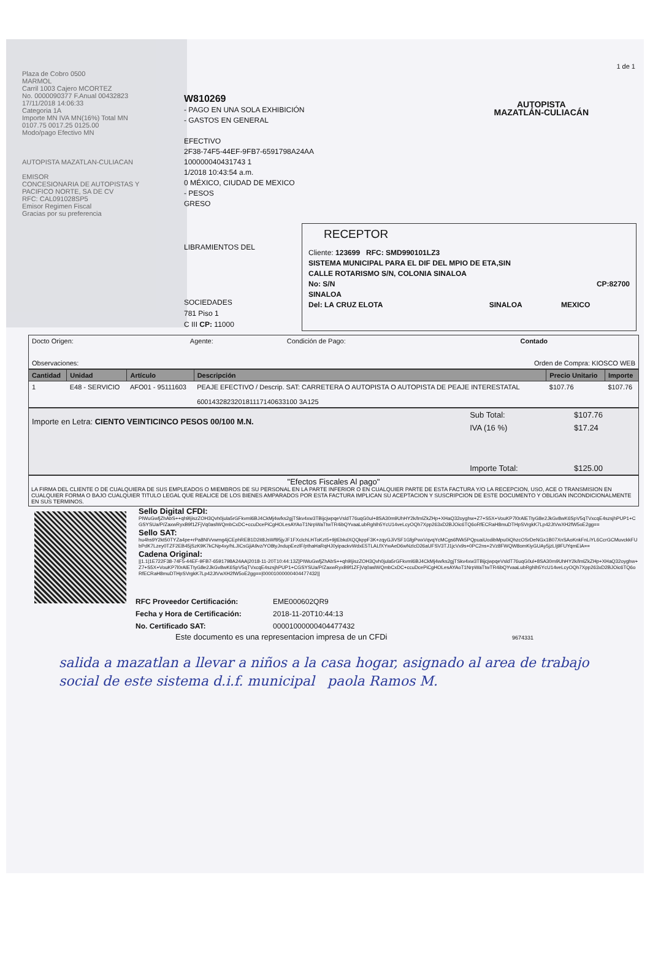Plaza de Cobro 0500
MARMOL
Carril 1003 Cajero MCORTEZ
No. 0000090377 F.Anual 00432823
17/11/2018 14:06:33
Categoria 1A
Importe MN IVA MN(16%) Total MN
0107.75 0017.25 0125.00
Modo/pago Efectivo MN
AUTOPISTA MAZATLAN-CULIACAN
EMISOR
CONCESIONARIA DE AUTOPISTAS Y
PACIFICO NORTE, SA DE CV
RFC: CAL091028SP5
Emisor Regimen Fiscal
Gracias por su preferencia
1 de 1
W810269
- PAGO EN UNA SOLA EXHIBICIÓN
- GASTOS EN GENERAL
EFECTIVO
2F38-74F5-44EF-9FB7-6591798A24AA
100000040431743 1
1/2018 10:43:54 a.m.
0 MÉXICO, CIUDAD DE MEXICO
- PESOS
GRESO
AUTOPISTA
MAZATLÁN-CULIACÁN
LIBRAMIENTOS DEL
SOCIEDADES
781 Piso 1
C III CP: 11000
RECEPTOR
Cliente: 123699 RFC: SMD990101LZ3
SISTEMA MUNICIPAL PARA EL DIF DEL MPIO DE ETA,SIN
CALLE ROTARISMO S/N, COLONIA SINALOA
No: S/N CP:82700
SINALOA
Del: LA CRUZ ELOTA SINALOA MEXICO
| Docto Origen: | Agente: | Condición de Pago: | Contado |
| Observaciones: | | Orden de Compra: KIOSCO WEB | |
| Cantidad | Unidad | Artículo | Descripción | Precio Unitario | Importe |
| --- | --- | --- | --- | --- | --- |
| 1 | E48 - SERVICIO | AFO01 - 95111603 | PEAJE EFECTIVO / Descrip. SAT: CARRETERA O AUTOPISTA O AUTOPISTA DE PEAJE INTERESTATAL 600143282320181117140633100 3A125 | $107.76 | $107.76 |
| Importe en Letra: CIENTO VEINTICINCO PESOS 00/100 M.N. | Sub Total: | $107.76 |
| | IVA (16 %) | $17.24 |
| | Importe Total: | $125.00 |
"Efectos Fiscales Al pago"
LA FIRMA DEL CLIENTE O DE CUALQUIERA DE SUS EMPLEADOS O MIEMBROS DE SU PERSONAL EN LA PARTE INFERIOR O EN CUALQUIER PARTE DE ESTA FACTURA Y/O LA RECEPCION, USO, ACE O TRANSMISION EN CUALQUIER FORMA O BAJO CUALQUIER TITULO LEGAL QUE REALICE DE LOS BIENES AMPARADOS POR ESTA FACTURA IMPLICAN SU ACEPTACION Y SUSCRIPCION DE ESTE DOCUMENTO Y OBLIGAN INCONDICIONALMENTE EN SUS TERMINOS.
Sello Digital CFDI:
PIWuGwfjZhAbS++qh9IjiszZOH3Qvh0jula5rGFkvml6BJ4CkMj4w/ks2gjTSkv4xw3TBijcjwpqeVsldT76uqG0ul+8SA30m9UhHY2k/lmlZkZHp+XHaQ32oyghw+Z7+S5X+VouKP7l0rAlETtyG8e2JkGv8wK6SpV5qTVxcqE4szsjhPUP1+CGSYSUa/P/ZaxwRyxB9f1ZFjVq0aslWQmbCxDC+ccuDcePiCgHOLesAYAoT1NrpWaTtwTR4ibQYvaaLubRghlh5YcU14veLcyOQh7Xpp263xD2BJOic6TQ6oRfECRaH8muDTHpSVrgkK7Lp42JtVwXH2fW5oE2gg==
Sello SAT:
hu4hs9Y2kt50TYZa4pe+rPa8NIVvwmg4jCEphREB1D2it8JsWf95jyJF1FXclchLHToKzt5+9jtEbkdXQQkppF3K+zqyGJiVSF1GfgPwxVqvqYcMCgs6fWk5PQpuaiUodibMpu0iQhzcOSrDeNGx1B07XnSAoKnkFnLiYL6CcrGCMuvckkFUbPdK7Lzey0TZF2EB45jSzK9K7kCNp4xy/hLJICsGjiA9vz/YO8tyJndupEezlF/pthaHaRqHJ0yipackvWdxE5TLALfXYwAeD6wNzlcD26aUFSV3TJ1jcVx9s+0PC2ns+2Vz8FWQW8omKiyGUAy5jzLIj9FUYqmEiA==
Cadena Original:
||1.1|1E722F38-74F5-44EF-9FB7-6591798A24AA|2018-11-20T10:44:13Z|PIWuGwfjZhAbS++qh9IjiszZOH3Qvh0jula5rGFkvml6BJ4CkMj4w/ks2gjTSkv4xw3TBijcjwpqeVsldT76uqG0ul+8SA30m9UhHY2k/lmlZkZHp+XHaQ32oyghw+Z7+S5X+VouKP7l0rAlETtyG8e2JkGv8wK6SpV5qTVxcqE4szsjhPUP1+CGSYSUa/P/ZaxwRyxB9f1ZFjVq0aslWQmbCxDC+ccuDcePiCgHOLesAYAoT1NrpWaTtwTR4ibQYvaaLubRghlh5YcU14veLcyOQh7Xpp263xD2BJOic6TQ6oRfECRaH8muDTHpSVrgkK7Lp42JtVwXH2fW5oE2gg==|00001000000404477432||
| RFC Proveedor Certificación: | EME000602QR9 |
| Fecha y Hora de Certificación: | 2018-11-20T10:44:13 |
| No. Certificado SAT: | 00001000000404477432 |
Este documento es una representacion impresa de un CFDi 9674331
salida a mazatlan a llevar a niños a la casa hogar, asignado al area de trabajo social de este sistema d.i.f. municipal paola Ramos M.